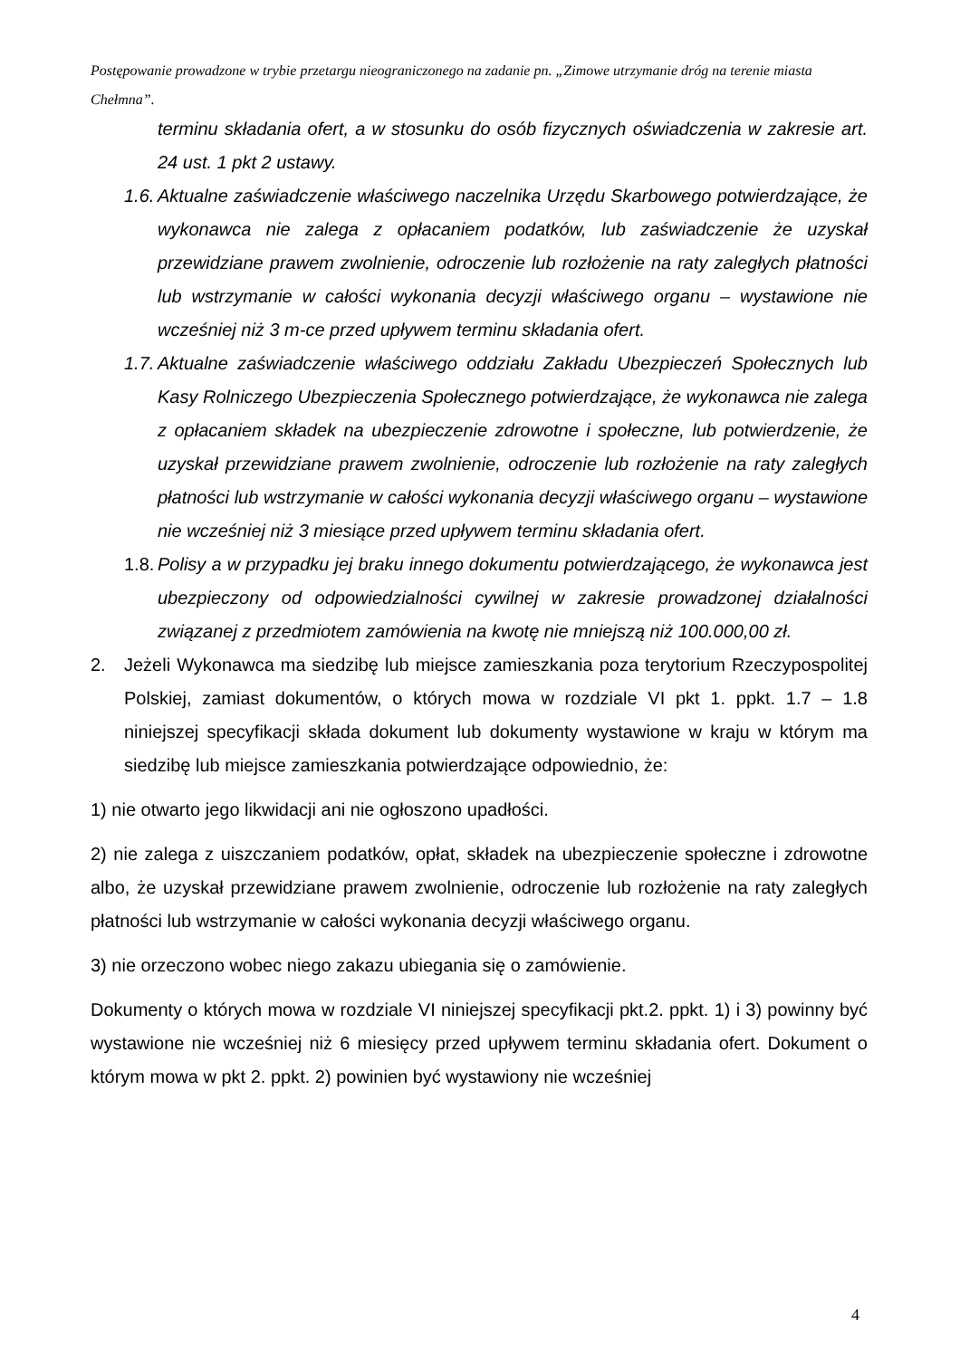Postępowanie prowadzone w trybie przetargu nieograniczonego na zadanie pn. „Zimowe utrzymanie dróg na terenie miasta Chełmna”.
terminu składania ofert, a w stosunku do osób fizycznych oświadczenia w zakresie art. 24 ust. 1 pkt 2 ustawy.
1.6. Aktualne zaświadczenie właściwego naczelnika Urzędu Skarbowego potwierdzające, że wykonawca nie zalega z opłacaniem podatków, lub zaświadczenie że uzyskał przewidziane prawem zwolnienie, odroczenie lub rozłożenie na raty zaległych płatności lub wstrzymanie w całości wykonania decyzji właściwego organu – wystawione nie wcześniej niż 3 m-ce przed upływem terminu składania ofert.
1.7. Aktualne zaświadczenie właściwego oddziału Zakładu Ubezpieczeń Społecznych lub Kasy Rolniczego Ubezpieczenia Społecznego potwierdzające, że wykonawca nie zalega z opłacaniem składek na ubezpieczenie zdrowotne i społeczne, lub potwierdzenie, że uzyskał przewidziane prawem zwolnienie, odroczenie lub rozłożenie na raty zaległych płatności lub wstrzymanie w całości wykonania decyzji właściwego organu – wystawione nie wcześniej niż 3 miesiące przed upływem terminu składania ofert.
1.8. Polisy a w przypadku jej braku innego dokumentu potwierdzającego, że wykonawca jest ubezpieczony od odpowiedzialności cywilnej w zakresie prowadzonej działalności związanej z przedmiotem zamówienia na kwotę nie mniejszą niż 100.000,00 zł.
2. Jeżeli Wykonawca ma siedzibę lub miejsce zamieszkania poza terytorium Rzeczypospolitej Polskiej, zamiast dokumentów, o których mowa w rozdziale VI pkt 1. ppkt. 1.7 – 1.8 niniejszej specyfikacji składa dokument lub dokumenty wystawione w kraju w którym ma siedzibę lub miejsce zamieszkania potwierdzające odpowiednio, że:
1) nie otwarto jego likwidacji ani nie ogłoszono upadłości.
2) nie zalega z uiszczaniem podatków, opłat, składek na ubezpieczenie społeczne i zdrowotne albo, że uzyskał przewidziane prawem zwolnienie, odroczenie lub rozłożenie na raty zaległych płatności lub wstrzymanie w całości wykonania decyzji właściwego organu.
3) nie orzeczono wobec niego zakazu ubiegania się o zamówienie.
Dokumenty o których mowa w rozdziale VI niniejszej specyfikacji pkt.2. ppkt. 1) i 3) powinny być wystawione nie wcześniej niż 6 miesięcy przed upływem terminu składania ofert. Dokument o którym mowa w pkt 2. ppkt. 2) powinien być wystawiony nie wcześniej
4